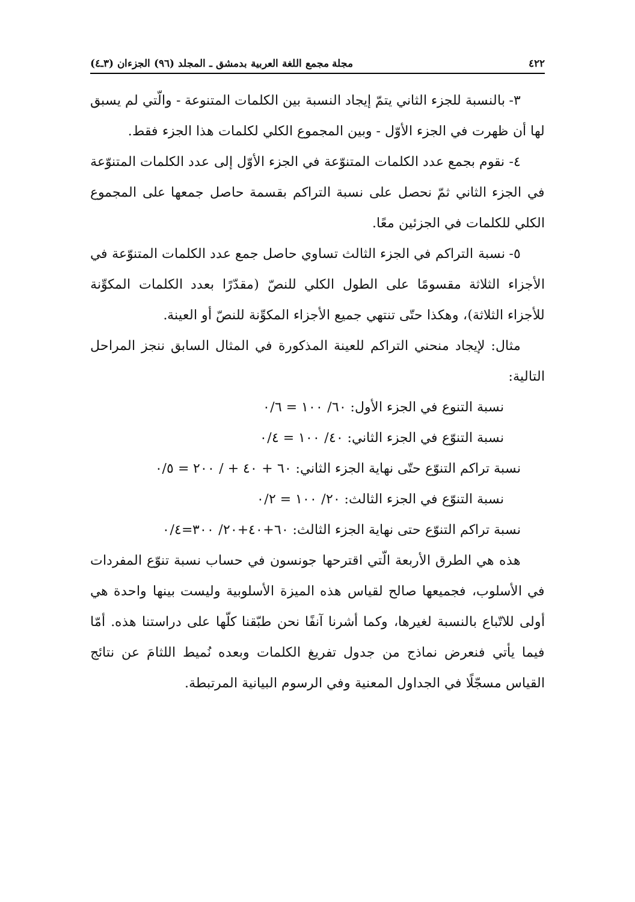٤٢٢ مجلة مجمع اللغة العربية بدمشق ـ المجلد (٩٦) الجزءان (٣ـ٤)
٣- بالنسبة للجزء الثاني يتمّ إيجاد النسبة بين الكلمات المتنوعة - والّتي لم يسبق لها أن ظهرت في الجزء الأوّل - وبين المجموع الكلي لكلمات هذا الجزء فقط.
٤- نقوم بجمع عدد الكلمات المتنوّعة في الجزء الأوّل إلى عدد الكلمات المتنوّعة في الجزء الثاني ثمّ نحصل على نسبة التراكم بقسمة حاصل جمعها على المجموع الكلي للكلمات في الجزئين معًا.
٥- نسبة التراكم في الجزء الثالث تساوي حاصل جمع عدد الكلمات المتنوّعة في الأجزاء الثلاثة مقسومًا على الطول الكلي للنصّ (مقدّرًا بعدد الكلمات المكوِّنة للأجزاء الثلاثة)، وهكذا حتّى تنتهي جميع الأجزاء المكوِّنة للنصّ أو العينة.
مثال: لإيجاد منحني التراكم للعينة المذكورة في المثال السابق ننجز المراحل التالية:
نسبة التنوع في الجزء الأول: ٦٠/ ١٠٠ = ٠/٦
نسبة التنوّع في الجزء الثاني: ٤٠/ ١٠٠ = ٠/٤
نسبة تراكم التنوّع حتّى نهاية الجزء الثاني: ٦٠ + ٤٠ + / ٢٠٠ = ٠/٥
نسبة التنوّع في الجزء الثالث: ٢٠/ ١٠٠ = ٠/٢
نسبة تراكم التنوّع حتى نهاية الجزء الثالث: ٦٠+٤٠+٢٠/ ٣٠٠=٠/٤
هذه هي الطرق الأربعة الّتي اقترحها جونسون في حساب نسبة تنوّع المفردات في الأسلوب، فجميعها صالح لقياس هذه الميزة الأسلوبية وليست بينها واحدة هي أولى للاتّباع بالنسبة لغيرها، وكما أشرنا آنفًا نحن طبّقنا كلّها على دراستنا هذه. أمّا فيما يأتي فنعرض نماذج من جدول تفريغ الكلمات وبعده نُميط اللثامَ عن نتائج القياس مسجّلًا في الجداول المعنية وفي الرسوم البيانية المرتبطة.